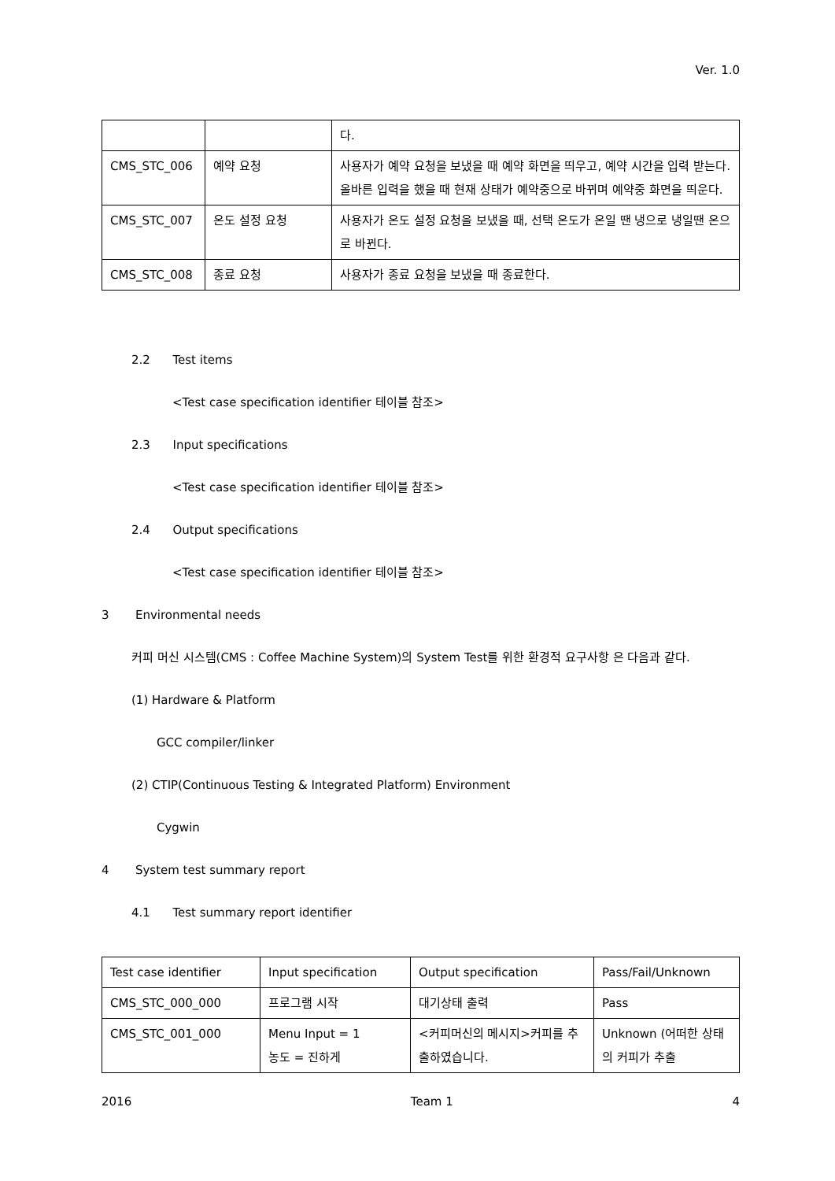Ver. 1.0
| | | 다. |
| CMS_STC_006 | 예약 요청 | 사용자가 예약 요청을 보냈을 때 예약 화면을 띄우고, 예약 시간을 입력 받는다. 올바른 입력을 했을 때 현재 상태가 예약중으로 바뀌며 예약중 화면을 띄운다. |
| CMS_STC_007 | 온도 설정 요청 | 사용자가 온도 설정 요청을 보냈을 때, 선택 온도가 온일 땐 냉으로 냉일땐 온으로 바뀐다. |
| CMS_STC_008 | 종료 요청 | 사용자가 종료 요청을 보냈을 때 종료한다. |
2.2 Test items
<Test case specification identifier 테이블 참조>
2.3 Input specifications
<Test case specification identifier 테이블 참조>
2.4 Output specifications
<Test case specification identifier 테이블 참조>
3 Environmental needs
커피 머신 시스템(CMS : Coffee Machine System)의 System Test를 위한 환경적 요구사항 은 다음과 같다.
(1) Hardware & Platform
GCC compiler/linker
(2) CTIP(Continuous Testing & Integrated Platform) Environment
Cygwin
4 System test summary report
4.1 Test summary report identifier
| Test case identifier | Input specification | Output specification | Pass/Fail/Unknown |
| CMS_STC_000_000 | 프로그램 시작 | 대기상태 출력 | Pass |
| CMS_STC_001_000 | Menu Input = 1 농도 = 진하게 | <커피머신의 메시지>커피를 추출하였습니다. | Unknown (어떠한 상태의 커피가 추출 |
2016 Team 1 4